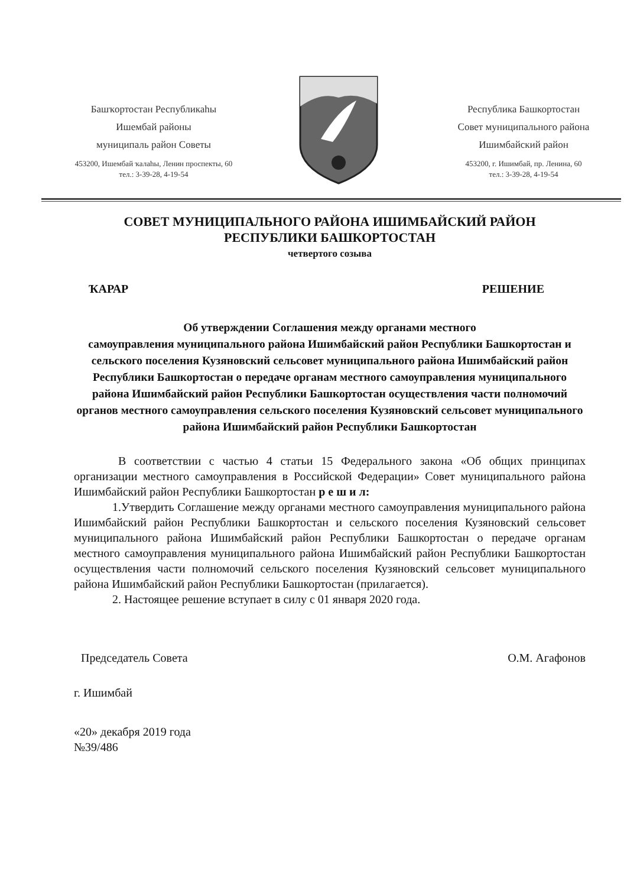Башҡортостан Республикаһы
Ишембай районы
муниципаль район Советы
453200, Ишембай ҡалаһы, Ленин проспекты, 60
тел.: 3-39-28, 4-19-54
Республика Башкортостан
Совет муниципального района
Ишимбайский район
453200, г. Ишимбай, пр. Ленина, 60
тел.: 3-39-28, 4-19-54
СОВЕТ МУНИЦИПАЛЬНОГО РАЙОНА ИШИМБАЙСКИЙ РАЙОН
РЕСПУБЛИКИ БАШКОРТОСТАН
четвертого созыва
ҠАРАР РЕШЕНИЕ
Об утверждении Соглашения между органами местного
самоуправления муниципального района Ишимбайский район Республики Башкортостан и сельского поселения Кузяновский сельсовет муниципального района Ишимбайский район Республики Башкортостан о передаче органам местного самоуправления муниципального района Ишимбайский район Республики Башкортостан осуществления части полномочий органов местного самоуправления сельского поселения Кузяновский сельсовет муниципального района Ишимбайский район Республики Башкортостан
В соответствии с частью 4 статьи 15 Федерального закона «Об общих принципах организации местного самоуправления в Российской Федерации» Совет муниципального района Ишимбайский район Республики Башкортостан р е ш и л:
1.Утвердить Соглашение между органами местного самоуправления муниципального района Ишимбайский район Республики Башкортостан и сельского поселения Кузяновский сельсовет муниципального района Ишимбайский район Республики Башкортостан о передаче органам местного самоуправления муниципального района Ишимбайский район Республики Башкортостан осуществления части полномочий сельского поселения Кузяновский сельсовет муниципального района Ишимбайский район Республики Башкортостан (прилагается).
2. Настоящее решение вступает в силу с 01 января 2020 года.
Председатель Совета О.М. Агафонов
г. Ишимбай
«20» декабря 2019 года
№39/486